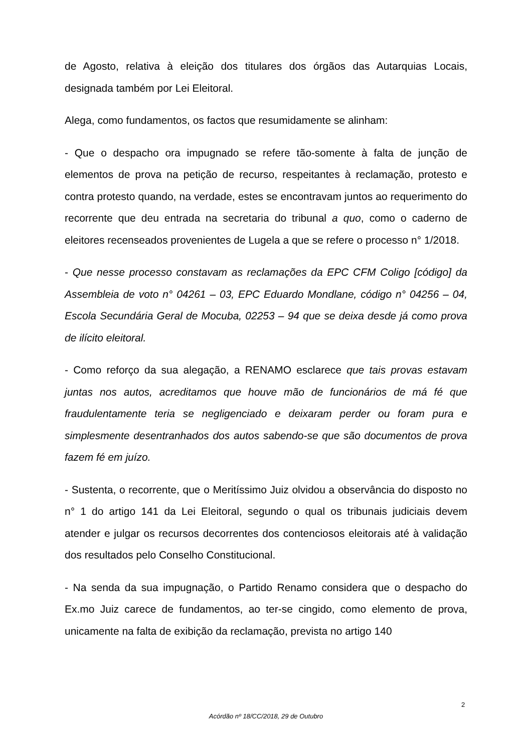de Agosto, relativa à eleição dos titulares dos órgãos das Autarquias Locais, designada também por Lei Eleitoral.
Alega, como fundamentos, os factos que resumidamente se alinham:
- Que o despacho ora impugnado se refere tão-somente à falta de junção de elementos de prova na petição de recurso, respeitantes à reclamação, protesto e contra protesto quando, na verdade, estes se encontravam juntos ao requerimento do recorrente que deu entrada na secretaria do tribunal a quo, como o caderno de eleitores recenseados provenientes de Lugela a que se refere o processo n° 1/2018.
- Que nesse processo constavam as reclamações da EPC CFM Coligo [código] da Assembleia de voto n° 04261 – 03, EPC Eduardo Mondlane, código n° 04256 – 04, Escola Secundária Geral de Mocuba, 02253 – 94 que se deixa desde já como prova de ilícito eleitoral.
- Como reforço da sua alegação, a RENAMO esclarece que tais provas estavam juntas nos autos, acreditamos que houve mão de funcionários de má fé que fraudulentamente teria se negligenciado e deixaram perder ou foram pura e simplesmente desentranhados dos autos sabendo-se que são documentos de prova fazem fé em juízo.
- Sustenta, o recorrente, que o Meritíssimo Juiz olvidou a observância do disposto no n° 1 do artigo 141 da Lei Eleitoral, segundo o qual os tribunais judiciais devem atender e julgar os recursos decorrentes dos contenciosos eleitorais até à validação dos resultados pelo Conselho Constitucional.
- Na senda da sua impugnação, o Partido Renamo considera que o despacho do Ex.mo Juiz carece de fundamentos, ao ter-se cingido, como elemento de prova, unicamente na falta de exibição da reclamação, prevista no artigo 140
2
Acórdão nº 18/CC/2018, 29 de Outubro